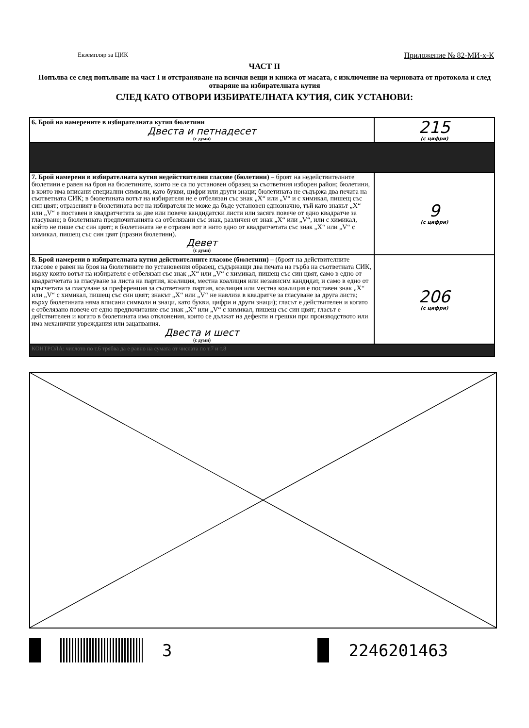Екземпляр за ЦИК Приложение № 82-МИ-х-К
ЧАСТ II
Попълва се след попълване на част I и отстраняване на всички вещи и книжа от масата, с изключение на черновата от протокола и след отваряне на избирателната кутия
СЛЕД КАТО ОТВОРИ ИЗБИРАТЕЛНАТА КУТИЯ, СИК УСТАНОВИ:
| 6. Брой на намерените в избирателната кутия бюлетини Двеста и петнадесет (с думи) | 215 (с цифри) |
| 7. Брой намерени в избирателната кутия недействителни гласове (бюлетини) – броят на недействителните бюлетини е равен на броя на бюлетините, които не са по установен образец за съответния изборен район; бюлетини, в които има вписани специални символи, като букви, цифри или други знаци; бюлетината не съдържа два печата на съответната СИК; в бюлетината вотът на избирателя не е отбелязан със знак „X“ или „V“ и с химикал, пишещ със син цвят; отразеният в бюлетината вот на избирателя не може да бъде установен еднозначно, тъй като знакът „X“ или „V“ е поставен в квадратчетата за две или повече кандидатски листи или засяга повече от едно квадратче за гласуване; в бюлетината предпочитанията са отбелязани със знак, различен от знак „X“ или „V“, или с химикал, който не пише със син цвят; в бюлетината не е отразен вот в нито едно от квадратчетата със знак „X“ или „V“ с химикал, пишещ със син цвят (празни бюлетини). Девет (с думи) | 9 (с цифри) |
| 8. Брой намерени в избирателната кутия действителните гласове (бюлетини) – (броят на действителните гласове е равен на броя на бюлетините по установения образец, съдържащи два печата на гърба на съответната СИК, върху които вотът на избирателя е отбелязан със знак „X“ или „V“ с химикал, пишещ със син цвят, само в едно от квадратчетата за гласуване за листа на партия, коалиция, местна коалиция или независим кандидат, и само в едно от кръгчетата за гласуване за преференция за съответната партия, коалиция или местна коалиция е поставен знак „X“ или „V“ с химикал, пишещ със син цвят; знакът „X“ или „V“ не навлиза в квадратче за гласуване за друга листа; върху бюлетината няма вписани символи и знаци, като букви, цифри и други знаци); гласът е действителен и когато е отбелязано повече от едно предпочитание със знак „X“ или „V“ с химикал, пишещ със син цвят; гласът е действителен и когато в бюлетината има отклонения, които се дължат на дефекти и грешки при производството или има механични увреждания или зацапвания. Двеста и шест (с думи) | 206 (с цифри) |
| КОНТРОЛА: числото по т.6 трябва да е равно на сумата от числата по т.7 и т.8 | |
3 2246201463